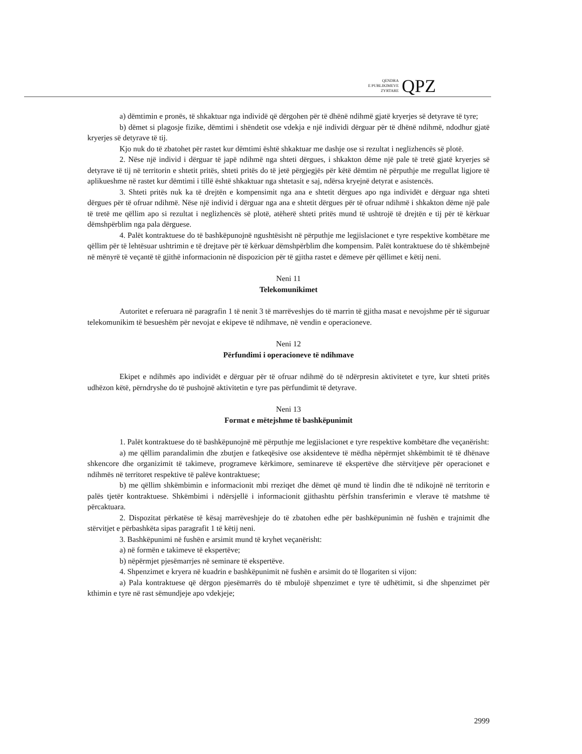QENDRA
E PUBLIKIMEVE
ZYRTARE
QPZ
a) dëmtimin e pronës, të shkaktuar nga individë që dërgohen për të dhënë ndihmë gjatë kryerjes së detyrave të tyre;
b) dëmet si plagosje fizike, dëmtimi i shëndetit ose vdekja e një individi dërguar për të dhënë ndihmë, ndodhur gjatë kryerjes së detyrave të tij.
Kjo nuk do të zbatohet për rastet kur dëmtimi është shkaktuar me dashje ose si rezultat i neglizhencës së plotë.
2. Nëse një individ i dërguar të japë ndihmë nga shteti dërgues, i shkakton dëme një pale të tretë gjatë kryerjes së detyrave të tij në territorin e shtetit pritës, shteti pritës do të jetë përgjegjës për këtë dëmtim në përputhje me rregullat ligjore të aplikueshme në rastet kur dëmtimi i tillë është shkaktuar nga shtetasit e saj, ndërsa kryejnë detyrat e asistencës.
3. Shteti pritës nuk ka të drejtën e kompensimit nga ana e shtetit dërgues apo nga individët e dërguar nga shteti dërgues për të ofruar ndihmë. Nëse një individ i dërguar nga ana e shtetit dërgues për të ofruar ndihmë i shkakton dëme një pale të tretë me qëllim apo si rezultat i neglizhencës së plotë, atëherë shteti pritës mund të ushtrojë të drejtën e tij për të kërkuar dëmshpërblim nga pala dërguese.
4. Palët kontraktuese do të bashkëpunojnë ngushtësisht në përputhje me legjislacionet e tyre respektive kombëtare me qëllim për të lehtësuar ushtrimin e të drejtave për të kërkuar dëmshpërblim dhe kompensim. Palët kontraktuese do të shkëmbejnë në mënyrë të veçantë të gjithë informacionin në dispozicion për të gjitha rastet e dëmeve për qëllimet e këtij neni.
Neni 11
Telekomunikimet
Autoritet e referuara në paragrafin 1 të nenit 3 të marrëveshjes do të marrin të gjitha masat e nevojshme për të siguruar telekomunikim të besueshëm për nevojat e ekipeve të ndihmave, në vendin e operacioneve.
Neni 12
Përfundimi i operacioneve të ndihmave
Ekipet e ndihmës apo individët e dërguar për të ofruar ndihmë do të ndërpresin aktivitetet e tyre, kur shteti pritës udhëzon këtë, përndryshe do të pushojnë aktivitetin e tyre pas përfundimit të detyrave.
Neni 13
Format e mëtejshme të bashkëpunimit
1. Palët kontraktuese do të bashkëpunojnë më përputhje me legjislacionet e tyre respektive kombëtare dhe veçanërisht:
a) me qëllim parandalimin dhe zbutjen e fatkeqësive ose aksidenteve të mëdha nëpërmjet shkëmbimit të të dhënave shkencore dhe organizimit të takimeve, programeve kërkimore, seminareve të ekspertëve dhe stërvitjeve për operacionet e ndihmës në territoret respektive të palëve kontraktuese;
b) me qëllim shkëmbimin e informacionit mbi rreziqet dhe dëmet që mund të lindin dhe të ndikojnë në territorin e palës tjetër kontraktuese. Shkëmbimi i ndërsjellë i informacionit gjithashtu përfshin transferimin e vlerave të matshme të përcaktuara.
2. Dispozitat përkatëse të kësaj marrëveshjeje do të zbatohen edhe për bashkëpunimin në fushën e trajnimit dhe stërvitjet e përbashkëta sipas paragrafit 1 të këtij neni.
3. Bashkëpunimi në fushën e arsimit mund të kryhet veçanërisht:
a) në formën e takimeve të ekspertëve;
b) nëpërmjet pjesëmarrjes në seminare të ekspertëve.
4. Shpenzimet e kryera në kuadrin e bashkëpunimit në fushën e arsimit do të llogariten si vijon:
a) Pala kontraktuese që dërgon pjesëmarrës do të mbulojë shpenzimet e tyre të udhëtimit, si dhe shpenzimet për kthimin e tyre në rast sëmundjeje apo vdekjeje;
2999